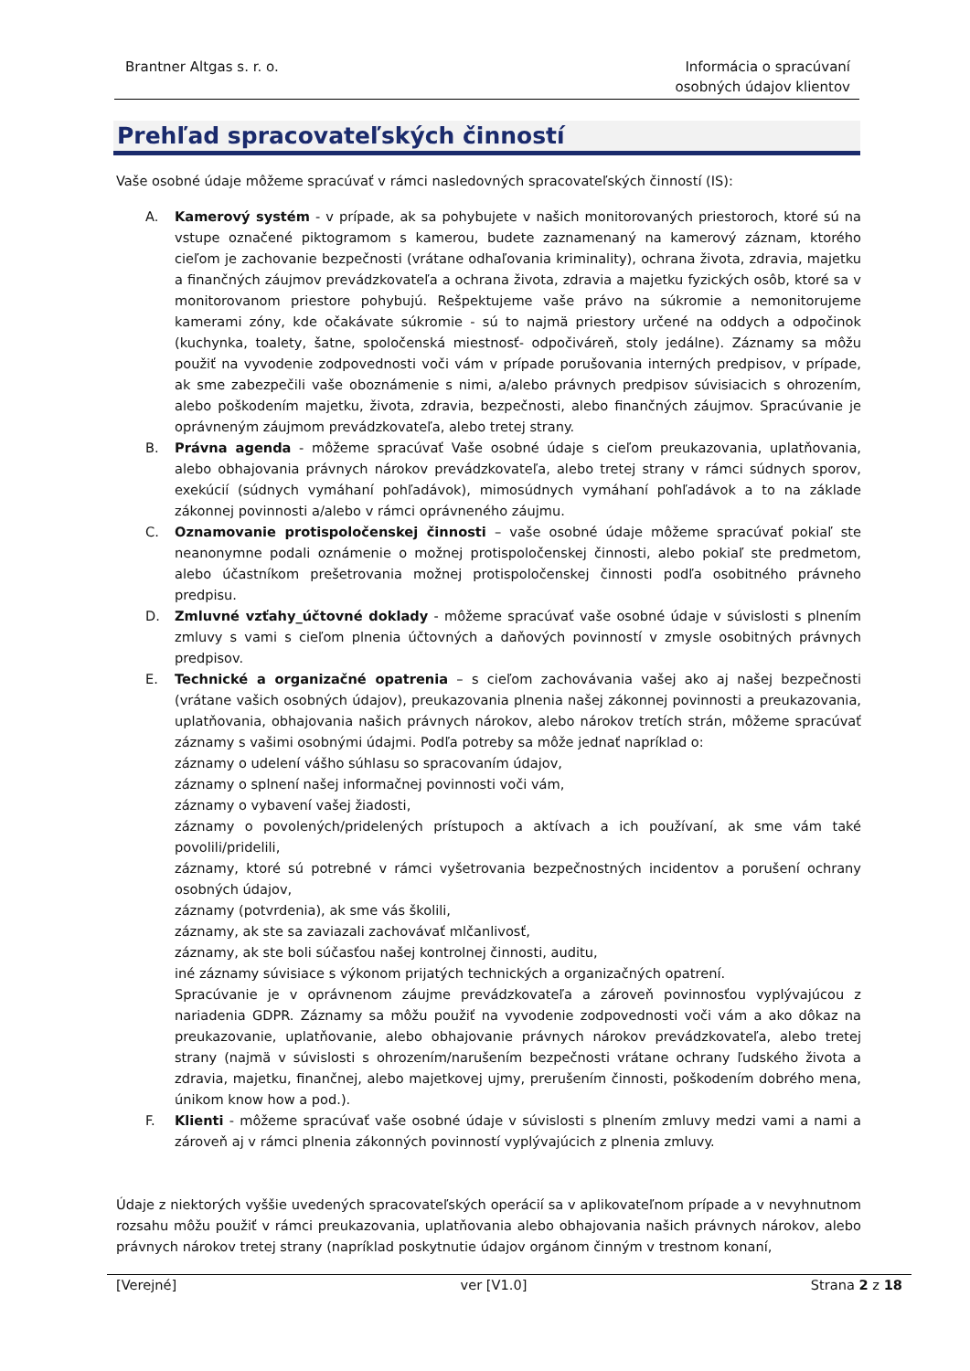Brantner Altgas s. r. o. Informácia o spracúvaní
osobných údajov klientov
Prehľad spracovateľských činností
Vaše osobné údaje môžeme spracúvať v rámci nasledovných spracovateľských činností (IS):
A. Kamerový systém - v prípade, ak sa pohybujete v našich monitorovaných priestoroch, ktoré sú na vstupe označené piktogramom s kamerou, budete zaznamenaný na kamerový záznam, ktorého cieľom je zachovanie bezpečnosti (vrátane odhaľovania kriminality), ochrana života, zdravia, majetku a finančných záujmov prevádzkovateľa a ochrana života, zdravia a majetku fyzických osôb, ktoré sa v monitorovanom priestore pohybujú. Rešpektujeme vaše právo na súkromie a nemonitorujeme kamerami zóny, kde očakávate súkromie - sú to najmä priestory určené na oddych a odpočinok (kuchynka, toalety, šatne, spoločenská miestnosť- odpočiváreň, stoly jedálne). Záznamy sa môžu použiť na vyvodenie zodpovednosti voči vám v prípade porušovania interných predpisov, v prípade, ak sme zabezpečili vaše oboznámenie s nimi, a/alebo právnych predpisov súvisiacich s ohrozením, alebo poškodením majetku, života, zdravia, bezpečnosti, alebo finančných záujmov. Spracúvanie je oprávneným záujmom prevádzkovateľa, alebo tretej strany.
B. Právna agenda - môžeme spracúvať Vaše osobné údaje s cieľom preukazovania, uplatňovania, alebo obhajovania právnych nárokov prevádzkovateľa, alebo tretej strany v rámci súdnych sporov, exekúcií (súdnych vymáhaní pohľadávok), mimosúdnych vymáhaní pohľadávok a to na základe zákonnej povinnosti a/alebo v rámci oprávneného záujmu.
C. Oznamovanie protispoločenskej činnosti – vaše osobné údaje môžeme spracúvať pokiaľ ste neanonymne podali oznámenie o možnej protispoločenskej činnosti, alebo pokiaľ ste predmetom, alebo účastníkom prešetrovania možnej protispoločenskej činnosti podľa osobitného právneho predpisu.
D. Zmluvné vzťahy_účtovné doklady - môžeme spracúvať vaše osobné údaje v súvislosti s plnením zmluvy s vami s cieľom plnenia účtovných a daňových povinností v zmysle osobitných právnych predpisov.
E. Technické a organizačné opatrenia – s cieľom zachovávania vašej ako aj našej bezpečnosti (vrátane vašich osobných údajov), preukazovania plnenia našej zákonnej povinnosti a preukazovania, uplatňovania, obhajovania našich právnych nárokov, alebo nárokov tretích strán, môžeme spracúvať záznamy s vašimi osobnými údajmi. Podľa potreby sa môže jednať napríklad o:
záznamy o udelení vášho súhlasu so spracovaním údajov,
záznamy o splnení našej informačnej povinnosti voči vám,
záznamy o vybavení vašej žiadosti,
záznamy o povolených/pridelených prístupoch a aktívach a ich používaní, ak sme vám také povolili/pridelili,
záznamy, ktoré sú potrebné v rámci vyšetrovania bezpečnostných incidentov a porušení ochrany osobných údajov,
záznamy (potvrdenia), ak sme vás školili,
záznamy, ak ste sa zaviazali zachovávať mlčanlivosť,
záznamy, ak ste boli súčasťou našej kontrolnej činnosti, auditu,
iné záznamy súvisiace s výkonom prijatých technických a organizačných opatrení.
Spracúvanie je v oprávnenom záujme prevádzkovateľa a zároveň povinnosťou vyplývajúcou z nariadenia GDPR. Záznamy sa môžu použiť na vyvodenie zodpovednosti voči vám a ako dôkaz na preukazovanie, uplatňovanie, alebo obhajovanie právnych nárokov prevádzkovateľa, alebo tretej strany (najmä v súvislosti s ohrozením/narušením bezpečnosti vrátane ochrany ľudského života a zdravia, majetku, finančnej, alebo majetkovej ujmy, prerušením činnosti, poškodením dobrého mena, únikom know how a pod.).
F. Klienti - môžeme spracúvať vaše osobné údaje v súvislosti s plnením zmluvy medzi vami a nami a zároveň aj v rámci plnenia zákonných povinností vyplývajúcich z plnenia zmluvy.
Údaje z niektorých vyššie uvedených spracovateľských operácií sa v aplikovateľnom prípade a v nevyhnutnom rozsahu môžu použiť v rámci preukazovania, uplatňovania alebo obhajovania našich právnych nárokov, alebo právnych nárokov tretej strany (napríklad poskytnutie údajov orgánom činným v trestnom konaní,
[Verejné] ver [V1.0] Strana 2 z 18